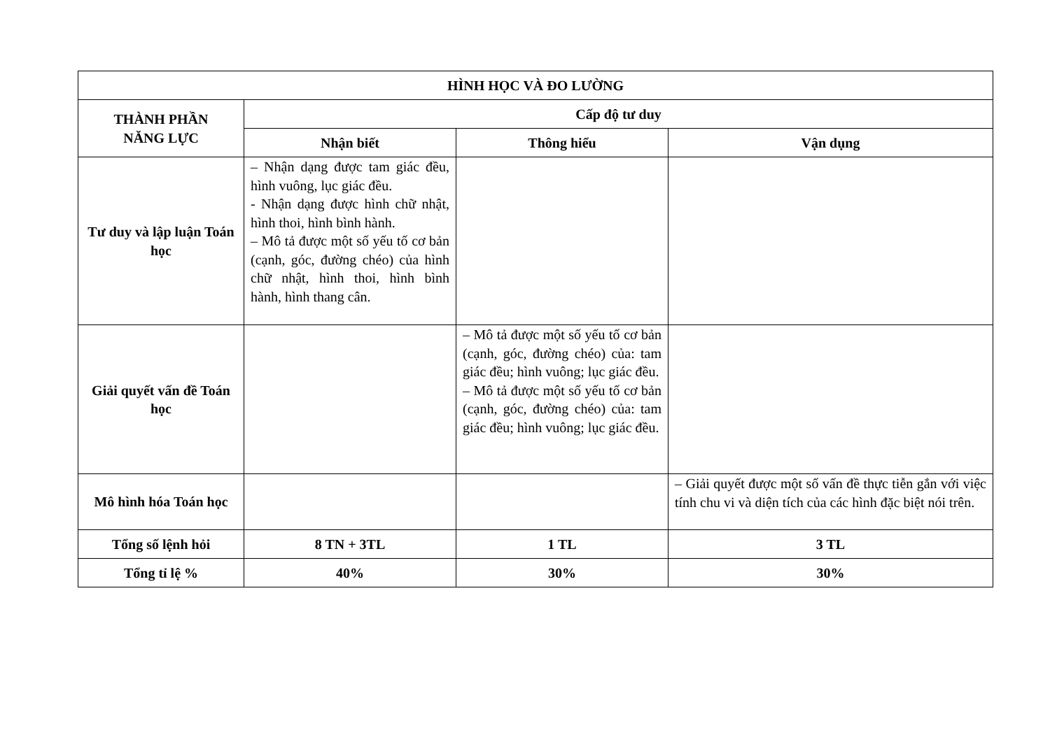| HÌNH HỌC VÀ ĐO LƯỜNG | | | |
| --- | --- | --- | --- |
| THÀNH PHẦN NĂNG LỰC | Cấp độ tư duy | | |
| | Nhận biết | Thông hiểu | Vận dụng |
| Tư duy và lập luận Toán học | – Nhận dạng được tam giác đều, hình vuông, lục giác đều. - Nhận dạng được hình chữ nhật, hình thoi, hình bình hành. – Mô tả được một số yếu tố cơ bản (cạnh, góc, đường chéo) của hình chữ nhật, hình thoi, hình bình hành, hình thang cân. | | |
| Giải quyết vấn đề Toán học | | – Mô tả được một số yếu tố cơ bản (cạnh, góc, đường chéo) của: tam giác đều; hình vuông; lục giác đều. – Mô tả được một số yếu tố cơ bản (cạnh, góc, đường chéo) của: tam giác đều; hình vuông; lục giác đều. | |
| Mô hình hóa Toán học | | | – Giải quyết được một số vấn đề thực tiễn gắn với việc tính chu vi và diện tích của các hình đặc biệt nói trên. |
| Tổng số lệnh hỏi | 8 TN + 3TL | 1 TL | 3 TL |
| Tổng tỉ lệ % | 40% | 30% | 30% |